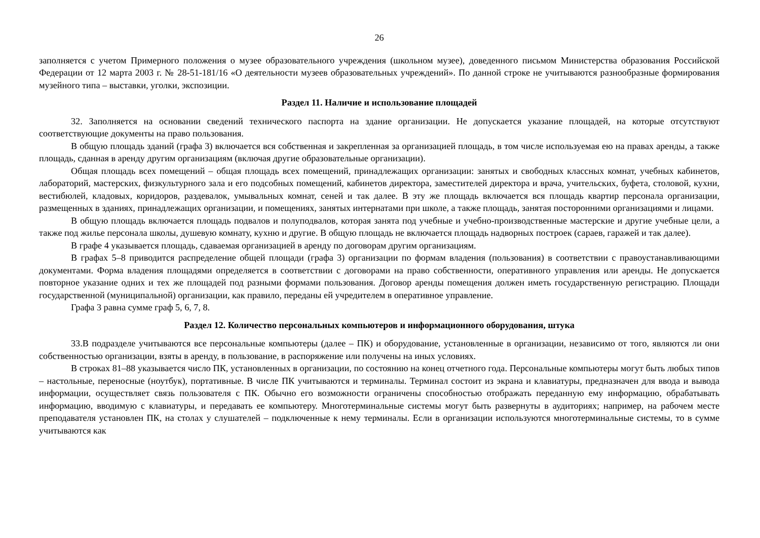26
заполняется с учетом Примерного положения о музее образовательного учреждения (школьном музее), доведенного письмом Министерства образования Российской Федерации от 12 марта 2003 г. № 28-51-181/16 «О деятельности музеев образовательных учреждений». По данной строке не учитываются разнообразные формирования музейного типа – выставки, уголки, экспозиции.
Раздел 11. Наличие и использование площадей
32. Заполняется на основании сведений технического паспорта на здание организации. Не допускается указание площадей, на которые отсутствуют соответствующие документы на право пользования.
В общую площадь зданий (графа 3) включается вся собственная и закрепленная за организацией площадь, в том числе используемая ею на правах аренды, а также площадь, сданная в аренду другим организациям (включая другие образовательные организации).
Общая площадь всех помещений – общая площадь всех помещений, принадлежащих организации: занятых и свободных классных комнат, учебных кабинетов, лабораторий, мастерских, физкультурного зала и его подсобных помещений, кабинетов директора, заместителей директора и врача, учительских, буфета, столовой, кухни, вестибюлей, кладовых, коридоров, раздевалок, умывальных комнат, сеней и так далее. В эту же площадь включается вся площадь квартир персонала организации, размещенных в зданиях, принадлежащих организации, и помещениях, занятых интернатами при школе, а также площадь, занятая посторонними организациями и лицами.
В общую площадь включается площадь подвалов и полуподвалов, которая занята под учебные и учебно-производственные мастерские и другие учебные цели, а также под жилье персонала школы, душевую комнату, кухню и другие. В общую площадь не включается площадь надворных построек (сараев, гаражей и так далее).
В графе 4 указывается площадь, сдаваемая организацией в аренду по договорам другим организациям.
В графах 5–8 приводится распределение общей площади (графа 3) организации по формам владения (пользования) в соответствии с правоустанавливающими документами. Форма владения площадями определяется в соответствии с договорами на право собственности, оперативного управления или аренды. Не допускается повторное указание одних и тех же площадей под разными формами пользования. Договор аренды помещения должен иметь государственную регистрацию. Площади государственной (муниципальной) организации, как правило, переданы ей учредителем в оперативное управление.
Графа 3 равна сумме граф 5, 6, 7, 8.
Раздел 12. Количество персональных компьютеров и информационного оборудования, штука
33.В подразделе учитываются все персональные компьютеры (далее – ПК) и оборудование, установленные в организации, независимо от того, являются ли они собственностью организации, взяты в аренду, в пользование, в распоряжение или получены на иных условиях.
В строках 81–88 указывается число ПК, установленных в организации, по состоянию на конец отчетного года. Персональные компьютеры могут быть любых типов – настольные, переносные (ноутбук), портативные. В числе ПК учитываются и терминалы. Терминал состоит из экрана и клавиатуры, предназначен для ввода и вывода информации, осуществляет связь пользователя с ПК. Обычно его возможности ограничены способностью отображать переданную ему информацию, обрабатывать информацию, вводимую с клавиатуры, и передавать ее компьютеру. Многотерминальные системы могут быть развернуты в аудиториях; например, на рабочем месте преподавателя установлен ПК, на столах у слушателей – подключенные к нему терминалы. Если в организации используются многотерминальные системы, то в сумме учитываются как